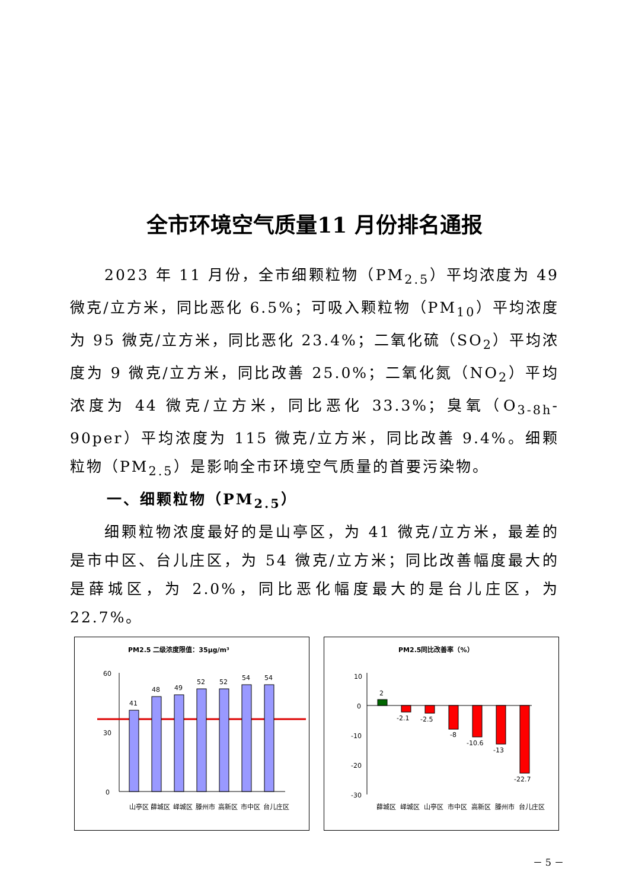全市环境空气质量11 月份排名通报
2023 年 11 月份，全市细颗粒物（PM<sub>2.5</sub>）平均浓度为 49 微克/立方米，同比恶化 6.5%；可吸入颗粒物（PM<sub>10</sub>）平均浓度为 95 微克/立方米，同比恶化 23.4%；二氧化硫（SO<sub>2</sub>）平均浓度为 9 微克/立方米，同比改善 25.0%；二氧化氮（NO<sub>2</sub>）平均浓度为 44 微克/立方米，同比恶化 33.3%；臭氧（O<sub>3-8h</sub>-90per）平均浓度为 115 微克/立方米，同比改善 9.4%。细颗粒物（PM<sub>2.5</sub>）是影响全市环境空气质量的首要污染物。
一、细颗粒物（PM<sub>2.5</sub>）
细颗粒物浓度最好的是山亭区，为 41 微克/立方米，最差的是市中区、台儿庄区，为 54 微克/立方米；同比改善幅度最大的是薛城区，为 2.0%，同比恶化幅度最大的是台儿庄区，为 22.7%。
PM2.5 二级浓度限值：35μg/m³
60
30
0
41
48
49
52
52
54
54
山亭区
薛城区
峄城区
滕州市
高新区
市中区
台儿庄区
PM2.5同比改善率（%）
10
0
-10
-20
-30
2
-2.1
-2.5
-8
-10.6
-13
-22.7
薛城区
峄城区
山亭区
市中区
高新区
滕州市
台儿庄区
－ 5 －